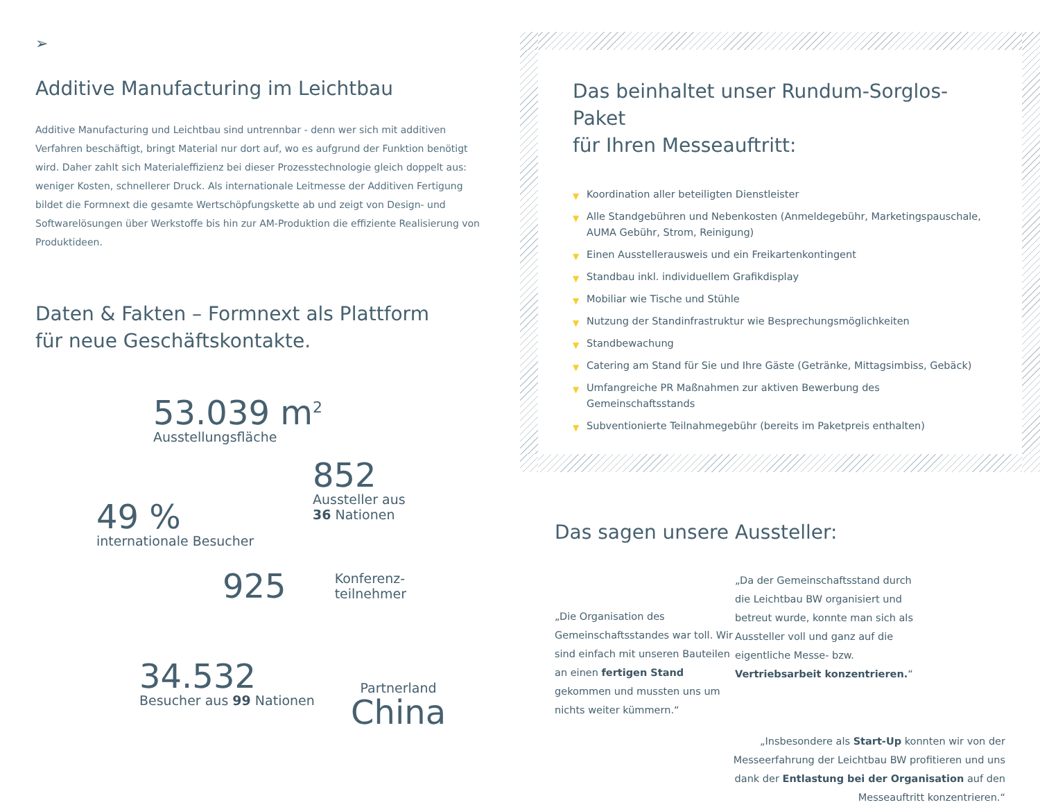➢
Additive Manufacturing im Leichtbau
Additive Manufacturing und Leichtbau sind untrennbar - denn wer sich mit additiven Verfahren beschäftigt, bringt Material nur dort auf, wo es aufgrund der Funktion benötigt wird. Daher zahlt sich Material­effizienz bei dieser Prozesstechnologie gleich doppelt aus: weniger Kosten, schnellerer Druck. Als internationale Leitmesse der Additiven Fertigung bildet die Formnext die gesamte Wertschöpfungskette ab und zeigt von Design- und Softwarelösungen über Werkstoffe bis hin zur AM-Produktion die effiziente Realisierung von Produktideen.
Daten & Fakten – Formnext als Plattform
für neue Geschäftskontakte.
53.039 m<sup>2</sup>
Ausstellungsfläche
852
Aussteller aus
36 Nationen
49 %
internationale Besucher
925
Konferenz-
teilnehmer
34.532
Besucher aus 99 Nationen
Partnerland
China
Das beinhaltet unser Rundum-Sorglos-Paket
für Ihren Messeauftritt:
▼ Koordination aller beteiligten Dienstleister
▼ Alle Standgebühren und Nebenkosten (Anmeldegebühr, Marketingspauschale, AUMA Gebühr, Strom, Reinigung)
▼ Einen Ausstellerausweis und ein Freikartenkontingent
▼ Standbau inkl. individuellem Grafikdisplay
▼ Mobiliar wie Tische und Stühle
▼ Nutzung der Standinfrastruktur wie Besprechungsmöglichkeiten
▼ Standbewachung
▼ Catering am Stand für Sie und Ihre Gäste (Getränke, Mittagsimbiss, Gebäck)
▼ Umfangreiche PR Maßnahmen zur aktiven Bewerbung des Gemeinschaftsstands
▼ Subventionierte Teilnahmegebühr (bereits im Paketpreis enthalten)
Das sagen unsere Aussteller:
„Die Organisation des Gemeinschaftsstandes war toll. Wir sind einfach mit unseren Bauteilen an einen fertigen Stand gekommen und mussten uns um nichts weiter kümmern.“
„Da der Gemeinschaftsstand durch die Leichtbau BW organisiert und betreut wurde, konnte man sich als Aussteller voll und ganz auf die eigentliche Messe- bzw. Vertriebsarbeit konzentrieren.“
„Insbesondere als Start-Up konnten wir von der Messeerfahrung der Leichtbau BW profitieren und uns dank der Entlastung bei der Organisation auf den Messeauftritt konzentrieren.“